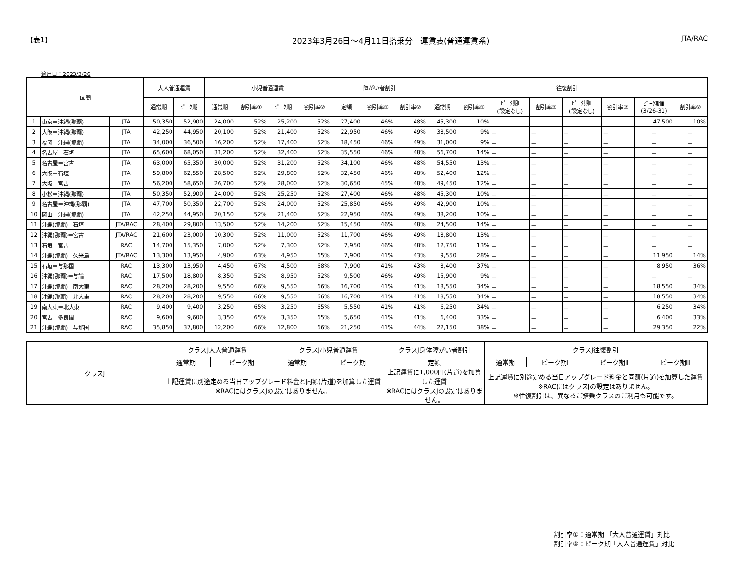【表1】 2023年3月26日～4月11日搭乗分　運賃表(普通運賃系) JTA/RAC
適用日：2023/3/26
| 区間 | | | 大人普通運賃 | | 小児普通運賃 | | | | 障がい者割引 | | | 往復割引 | | | | | | | |
| --- | --- | --- | --- | --- | --- | --- | --- | --- | --- | --- | --- | --- | --- | --- | --- | --- | --- | --- | --- |
| | | | 通常期 | ﾋﾟｰｸ期 | 通常期 | 割引率① | ﾋﾟｰｸ期 | 割引率② | 定額 | 割引率① | 割引率② | 通常期 | 割引率① | ﾋﾟｰｸ期Ⅰ (設定なし) | 割引率② | ﾋﾟｰｸ期Ⅱ (設定なし) | 割引率② | ﾋﾟｰｸ期Ⅲ (3/26-31) | 割引率② |
| 1 | 東京＝沖縄(那覇) | JTA | 50,350 | 52,900 | 24,000 | 52% | 25,200 | 52% | 27,400 | 46% | 48% | 45,300 | 10% | － | － | － | － | 47,500 | 10% |
| 2 | 大阪＝沖縄(那覇) | JTA | 42,250 | 44,950 | 20,100 | 52% | 21,400 | 52% | 22,950 | 46% | 49% | 38,500 | 9% | － | － | － | － | － | － |
| 3 | 福岡＝沖縄(那覇) | JTA | 34,000 | 36,500 | 16,200 | 52% | 17,400 | 52% | 18,450 | 46% | 49% | 31,000 | 9% | － | － | － | － | － | － |
| 4 | 名古屋＝石垣 | JTA | 65,600 | 68,050 | 31,200 | 52% | 32,400 | 52% | 35,550 | 46% | 48% | 56,700 | 14% | － | － | － | － | － | － |
| 5 | 名古屋＝宮古 | JTA | 63,000 | 65,350 | 30,000 | 52% | 31,200 | 52% | 34,100 | 46% | 48% | 54,550 | 13% | － | － | － | － | － | － |
| 6 | 大阪＝石垣 | JTA | 59,800 | 62,550 | 28,500 | 52% | 29,800 | 52% | 32,450 | 46% | 48% | 52,400 | 12% | － | － | － | － | － | － |
| 7 | 大阪＝宮古 | JTA | 56,200 | 58,650 | 26,700 | 52% | 28,000 | 52% | 30,650 | 45% | 48% | 49,450 | 12% | － | － | － | － | － | － |
| 8 | 小松＝沖縄(那覇) | JTA | 50,350 | 52,900 | 24,000 | 52% | 25,250 | 52% | 27,400 | 46% | 48% | 45,300 | 10% | － | － | － | － | － | － |
| 9 | 名古屋＝沖縄(那覇) | JTA | 47,700 | 50,350 | 22,700 | 52% | 24,000 | 52% | 25,850 | 46% | 49% | 42,900 | 10% | － | － | － | － | － | － |
| 10 | 岡山＝沖縄(那覇) | JTA | 42,250 | 44,950 | 20,150 | 52% | 21,400 | 52% | 22,950 | 46% | 49% | 38,200 | 10% | － | － | － | － | － | － |
| 11 | 沖縄(那覇)＝石垣 | JTA/RAC | 28,400 | 29,800 | 13,500 | 52% | 14,200 | 52% | 15,450 | 46% | 48% | 24,500 | 14% | － | － | － | － | － | － |
| 12 | 沖縄(那覇)＝宮古 | JTA/RAC | 21,600 | 23,000 | 10,300 | 52% | 11,000 | 52% | 11,700 | 46% | 49% | 18,800 | 13% | － | － | － | － | － | － |
| 13 | 石垣＝宮古 | RAC | 14,700 | 15,350 | 7,000 | 52% | 7,300 | 52% | 7,950 | 46% | 48% | 12,750 | 13% | － | － | － | － | － | － |
| 14 | 沖縄(那覇)＝久米島 | JTA/RAC | 13,300 | 13,950 | 4,900 | 63% | 4,950 | 65% | 7,900 | 41% | 43% | 9,550 | 28% | － | － | － | － | 11,950 | 14% |
| 15 | 石垣＝与那国 | RAC | 13,300 | 13,950 | 4,450 | 67% | 4,500 | 68% | 7,900 | 41% | 43% | 8,400 | 37% | － | － | － | － | 8,950 | 36% |
| 16 | 沖縄(那覇)＝与論 | RAC | 17,500 | 18,800 | 8,350 | 52% | 8,950 | 52% | 9,500 | 46% | 49% | 15,900 | 9% | － | － | － | － | － | － |
| 17 | 沖縄(那覇)＝南大東 | RAC | 28,200 | 28,200 | 9,550 | 66% | 9,550 | 66% | 16,700 | 41% | 41% | 18,550 | 34% | － | － | － | － | 18,550 | 34% |
| 18 | 沖縄(那覇)＝北大東 | RAC | 28,200 | 28,200 | 9,550 | 66% | 9,550 | 66% | 16,700 | 41% | 41% | 18,550 | 34% | － | － | － | － | 18,550 | 34% |
| 19 | 南大東＝北大東 | RAC | 9,400 | 9,400 | 3,250 | 65% | 3,250 | 65% | 5,550 | 41% | 41% | 6,250 | 34% | － | － | － | － | 6,250 | 34% |
| 20 | 宮古＝多良間 | RAC | 9,600 | 9,600 | 3,350 | 65% | 3,350 | 65% | 5,650 | 41% | 41% | 6,400 | 33% | － | － | － | － | 6,400 | 33% |
| 21 | 沖縄(那覇)＝与那国 | RAC | 35,850 | 37,800 | 12,200 | 66% | 12,800 | 66% | 21,250 | 41% | 44% | 22,150 | 38% | － | － | － | － | 29,350 | 22% |
| クラスJ | クラスJ大人普通運賃 | | クラスJ小児普通運賃 | | クラスJ身体障がい者割引 | クラスJ往復割引 | | | |
| | 通常期 | ピーク期 | 通常期 | ピーク期 | 定額 | 通常期 | ピーク期Ⅰ | ピーク期Ⅱ | ピーク期Ⅲ |
| | 上記運賃に別途定める当日アップグレード料金と同額(片道)を加算した運賃 ※RACにはクラスJの設定はありません。 | | | | 上記運賃に1,000円(片道)を加算した運賃 ※RACにはクラスJの設定はありません。 | 上記運賃に別途定める当日アップグレード料金と同額(片道)を加算した運賃 ※RACにはクラスJの設定はありません。 ※往復割引は、異なるご搭乗クラスのご利用も可能です。 | | | |
割引率①：通常期 「大人普通運賃」対比
割引率②：ピーク期「大人普通運賃」対比